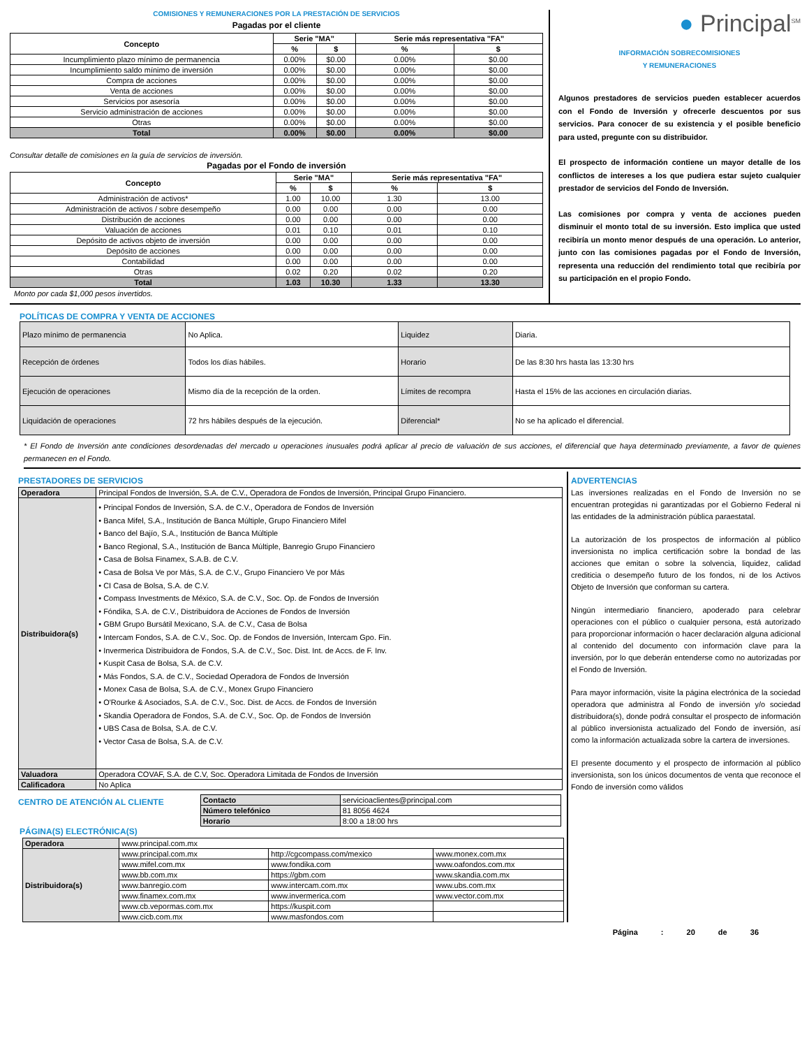COMISIONES Y REMUNERACIONES POR LA PRESTACIÓN DE SERVICIOS
Pagadas por el cliente
| Concepto | Serie "MA" | | Serie más representativa "FA" | |
| --- | --- | --- | --- | --- |
| | % | $ | % | $ |
| Incumplimiento plazo mínimo de permanencia | 0.00% | $0.00 | 0.00% | $0.00 |
| Incumplimiento saldo mínimo de inversión | 0.00% | $0.00 | 0.00% | $0.00 |
| Compra de acciones | 0.00% | $0.00 | 0.00% | $0.00 |
| Venta de acciones | 0.00% | $0.00 | 0.00% | $0.00 |
| Servicios por asesoría | 0.00% | $0.00 | 0.00% | $0.00 |
| Servicio administración de acciones | 0.00% | $0.00 | 0.00% | $0.00 |
| Otras | 0.00% | $0.00 | 0.00% | $0.00 |
| Total | 0.00% | $0.00 | 0.00% | $0.00 |
Consultar detalle de comisiones en la guía de servicios de inversión.
Pagadas por el Fondo de inversión
| Concepto | Serie "MA" | | Serie más representativa "FA" | |
| --- | --- | --- | --- | --- |
| | % | $ | % | $ |
| Administración de activos* | 1.00 | 10.00 | 1.30 | 13.00 |
| Administración de activos / sobre desempeño | 0.00 | 0.00 | 0.00 | 0.00 |
| Distribución de acciones | 0.00 | 0.00 | 0.00 | 0.00 |
| Valuación de acciones | 0.01 | 0.10 | 0.01 | 0.10 |
| Depósito de activos objeto de inversión | 0.00 | 0.00 | 0.00 | 0.00 |
| Depósito de acciones | 0.00 | 0.00 | 0.00 | 0.00 |
| Contabilidad | 0.00 | 0.00 | 0.00 | 0.00 |
| Otras | 0.02 | 0.20 | 0.02 | 0.20 |
| Total | 1.03 | 10.30 | 1.33 | 13.30 |
Monto por cada $1,000 pesos invertidos.
● Principal<sup>SM</sup>
INFORMACIÓN SOBRECOMISIONES
Y REMUNERACIONES
Algunos prestadores de servicios pueden establecer acuerdos con el Fondo de Inversión y ofrecerle descuentos por sus servicios. Para conocer de su existencia y el posible beneficio para usted, pregunte con su distribuidor.
El prospecto de información contiene un mayor detalle de los conflictos de intereses a los que pudiera estar sujeto cualquier prestador de servicios del Fondo de Inversión.
Las comisiones por compra y venta de acciones pueden disminuir el monto total de su inversión. Esto implica que usted recibiría un monto menor después de una operación. Lo anterior, junto con las comisiones pagadas por el Fondo de Inversión, representa una reducción del rendimiento total que recibiría por su participación en el propio Fondo.
POLÍTICAS DE COMPRA Y VENTA DE ACCIONES
| Plazo mínimo de permanencia | No Aplica. | Liquidez | Diaria. |
| Recepción de órdenes | Todos los días hábiles. | Horario | De las 8:30 hrs hasta las 13:30 hrs |
| Ejecución de operaciones | Mismo día de la recepción de la orden. | Límites de recompra | Hasta el 15% de las acciones en circulación diarias. |
| Liquidación de operaciones | 72 hrs hábiles después de la ejecución. | Diferencial* | No se ha aplicado el diferencial. |
* El Fondo de Inversión ante condiciones desordenadas del mercado u operaciones inusuales podrá aplicar al precio de valuación de sus acciones, el diferencial que haya determinado previamente, a favor de quienes permanecen en el Fondo.
PRESTADORES DE SERVICIOS
| Operadora | Principal Fondos de Inversión, S.A. de C.V., Operadora de Fondos de Inversión, Principal Grupo Financiero. |
| Distribuidora(s) | • Principal Fondos de Inversión, S.A. de C.V., Operadora de Fondos de Inversión • Banca Mifel, S.A., Institución de Banca Múltiple, Grupo Financiero Mifel • Banco del Bajío, S.A., Institución de Banca Múltiple • Banco Regional, S.A., Institución de Banca Múltiple, Banregio Grupo Financiero • Casa de Bolsa Finamex, S.A.B. de C.V. • Casa de Bolsa Ve por Más, S.A. de C.V., Grupo Financiero Ve por Más • CI Casa de Bolsa, S.A. de C.V. • Compass Investments de México, S.A. de C.V., Soc. Op. de Fondos de Inversión • Fóndika, S.A. de C.V., Distribuidora de Acciones de Fondos de Inversión • GBM Grupo Bursátil Mexicano, S.A. de C.V., Casa de Bolsa • Intercam Fondos, S.A. de C.V., Soc. Op. de Fondos de Inversión, Intercam Gpo. Fin. • Invermerica Distribuidora de Fondos, S.A. de C.V., Soc. Dist. Int. de Accs. de F. Inv. • Kuspit Casa de Bolsa, S.A. de C.V. • Más Fondos, S.A. de C.V., Sociedad Operadora de Fondos de Inversión • Monex Casa de Bolsa, S.A. de C.V., Monex Grupo Financiero • O'Rourke & Asociados, S.A. de C.V., Soc. Dist. de Accs. de Fondos de Inversión • Skandia Operadora de Fondos, S.A. de C.V., Soc. Op. de Fondos de Inversión • UBS Casa de Bolsa, S.A. de C.V. • Vector Casa de Bolsa, S.A. de C.V. |
| Valuadora | Operadora COVAF, S.A. de C.V, Soc. Operadora Limitada de Fondos de Inversión |
| Calificadora | No Aplica |
CENTRO DE ATENCIÓN AL CLIENTE
| Contacto | servicioaclientes@principal.com |
| Número telefónico | 81 8056 4624 |
| Horario | 8:00 a 18:00 hrs |
PÁGINA(S) ELECTRÓNICA(S)
| Operadora | www.principal.com.mx | | |
| Distribuidora(s) | www.principal.com.mx | http://cgcompass.com/mexico | www.monex.com.mx |
| | www.mifel.com.mx | www.fondika.com | www.oafondos.com.mx |
| | www.bb.com.mx | https://gbm.com | www.skandia.com.mx |
| | www.banregio.com | www.intercam.com.mx | www.ubs.com.mx |
| | www.finamex.com.mx | www.invermerica.com | www.vector.com.mx |
| | www.cb.vepormas.com.mx | https://kuspit.com | |
| | www.cicb.com.mx | www.masfondos.com | |
ADVERTENCIAS
Las inversiones realizadas en el Fondo de Inversión no se encuentran protegidas ni garantizadas por el Gobierno Federal ni las entidades de la administración pública paraestatal.
La autorización de los prospectos de información al público inversionista no implica certificación sobre la bondad de las acciones que emitan o sobre la solvencia, liquidez, calidad crediticia o desempeño futuro de los fondos, ni de los Activos Objeto de Inversión que conforman su cartera.
Ningún intermediario financiero, apoderado para celebrar operaciones con el público o cualquier persona, está autorizado para proporcionar información o hacer declaración alguna adicional al contenido del documento con información clave para la inversión, por lo que deberán entenderse como no autorizadas por el Fondo de Inversión.
Para mayor información, visite la página electrónica de la sociedad operadora que administra al Fondo de inversión y/o sociedad distribuidora(s), donde podrá consultar el prospecto de información al público inversionista actualizado del Fondo de inversión, así como la información actualizada sobre la cartera de inversiones.
El presente documento y el prospecto de información al público inversionista, son los únicos documentos de venta que reconoce el Fondo de inversión como válidos
Página : 20 de 36